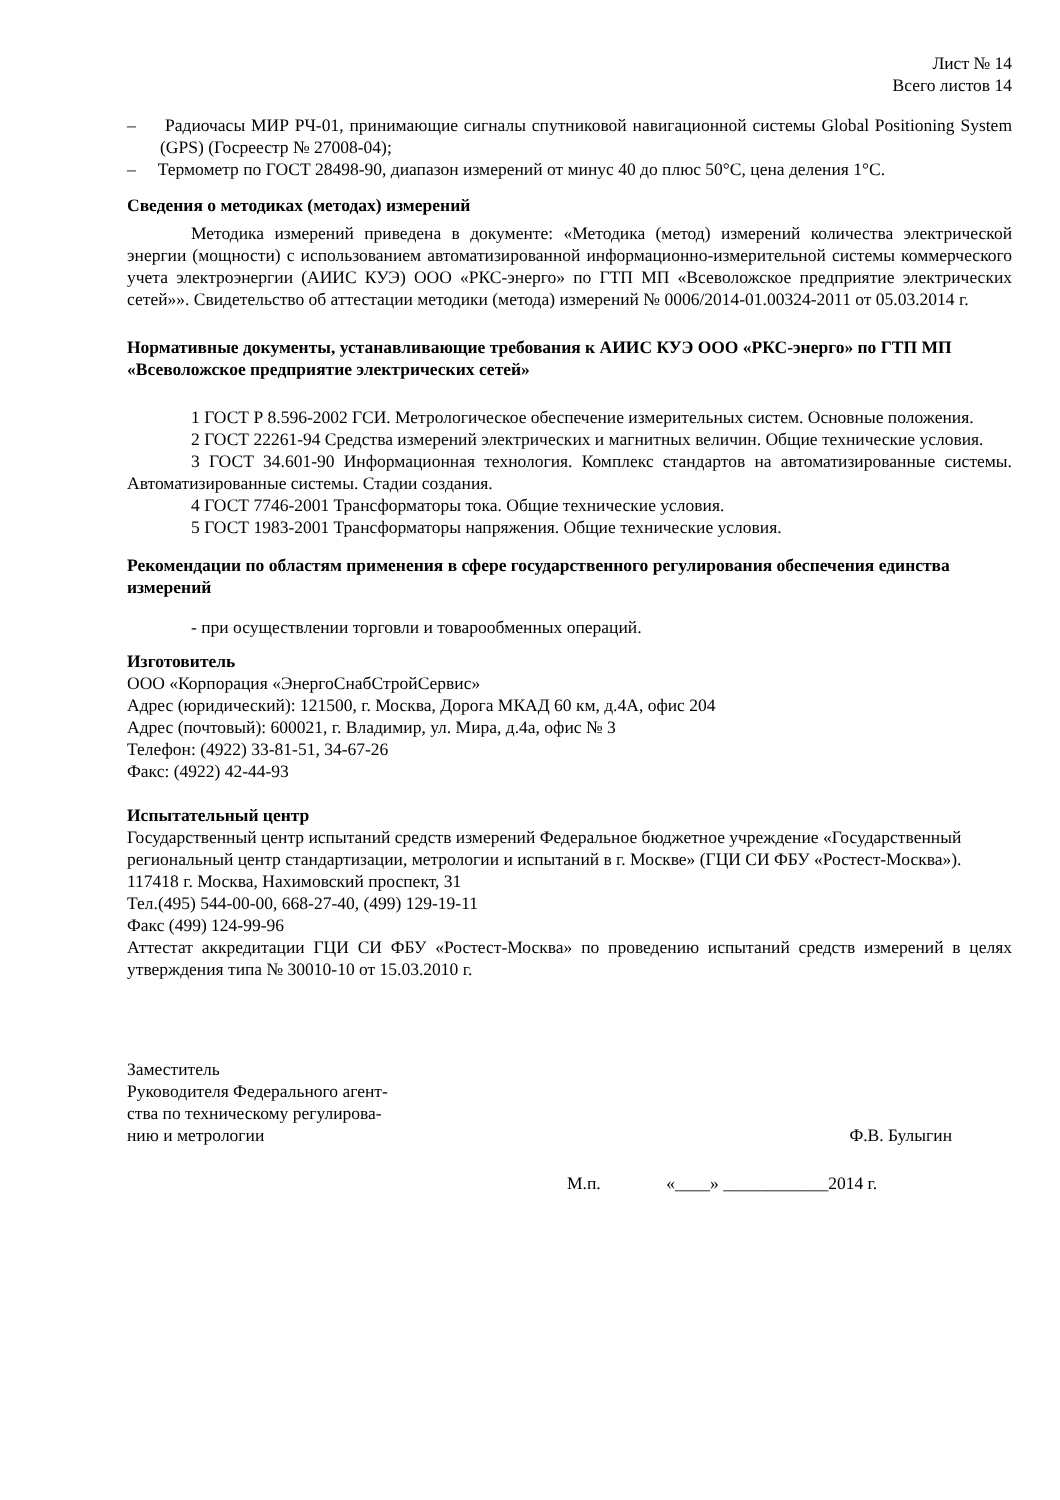Лист № 14
Всего листов 14
– Радиочасы МИР РЧ-01, принимающие сигналы спутниковой навигационной системы Global Positioning System (GPS) (Госреестр № 27008-04);
– Термометр по ГОСТ 28498-90, диапазон измерений от минус 40 до плюс 50°С, цена деления 1°С.
Сведения о методиках (методах) измерений
Методика измерений приведена в документе: «Методика (метод) измерений количества электрической энергии (мощности) с использованием автоматизированной информационно-измерительной системы коммерческого учета электроэнергии (АИИС КУЭ) ООО «РКС-энерго» по ГТП МП «Всеволожское предприятие электрических сетей»». Свидетельство об аттестации методики (метода) измерений № 0006/2014-01.00324-2011 от 05.03.2014 г.
Нормативные документы, устанавливающие требования к АИИС КУЭ ООО «РКС-энерго» по ГТП МП «Всеволожское предприятие электрических сетей»
1 ГОСТ Р 8.596-2002 ГСИ. Метрологическое обеспечение измерительных систем. Основные положения.
2 ГОСТ 22261-94 Средства измерений электрических и магнитных величин. Общие технические условия.
3 ГОСТ 34.601-90 Информационная технология. Комплекс стандартов на автоматизированные системы. Автоматизированные системы. Стадии создания.
4 ГОСТ 7746-2001 Трансформаторы тока. Общие технические условия.
5 ГОСТ 1983-2001 Трансформаторы напряжения. Общие технические условия.
Рекомендации по областям применения в сфере государственного регулирования обеспечения единства измерений
- при осуществлении торговли и товарообменных операций.
Изготовитель
ООО «Корпорация «ЭнергоСнабСтройСервис»
Адрес (юридический): 121500, г. Москва, Дорога МКАД 60 км, д.4А, офис 204
Адрес (почтовый): 600021, г. Владимир, ул. Мира, д.4а, офис № 3
Телефон: (4922) 33-81-51, 34-67-26
Факс: (4922) 42-44-93
Испытательный центр
Государственный центр испытаний средств измерений Федеральное бюджетное учреждение «Государственный региональный центр стандартизации, метрологии и испытаний в г. Москве» (ГЦИ СИ ФБУ «Ростест-Москва»).
117418 г. Москва, Нахимовский проспект, 31
Тел.(495) 544-00-00, 668-27-40, (499) 129-19-11
Факс (499) 124-99-96
Аттестат аккредитации ГЦИ СИ ФБУ «Ростест-Москва» по проведению испытаний средств измерений в целях утверждения типа № 30010-10 от 15.03.2010 г.
Заместитель
Руководителя Федерального агент-
ства по техническому регулирова-
нию и метрологии
Ф.В. Булыгин
М.п. «____» ____________2014 г.